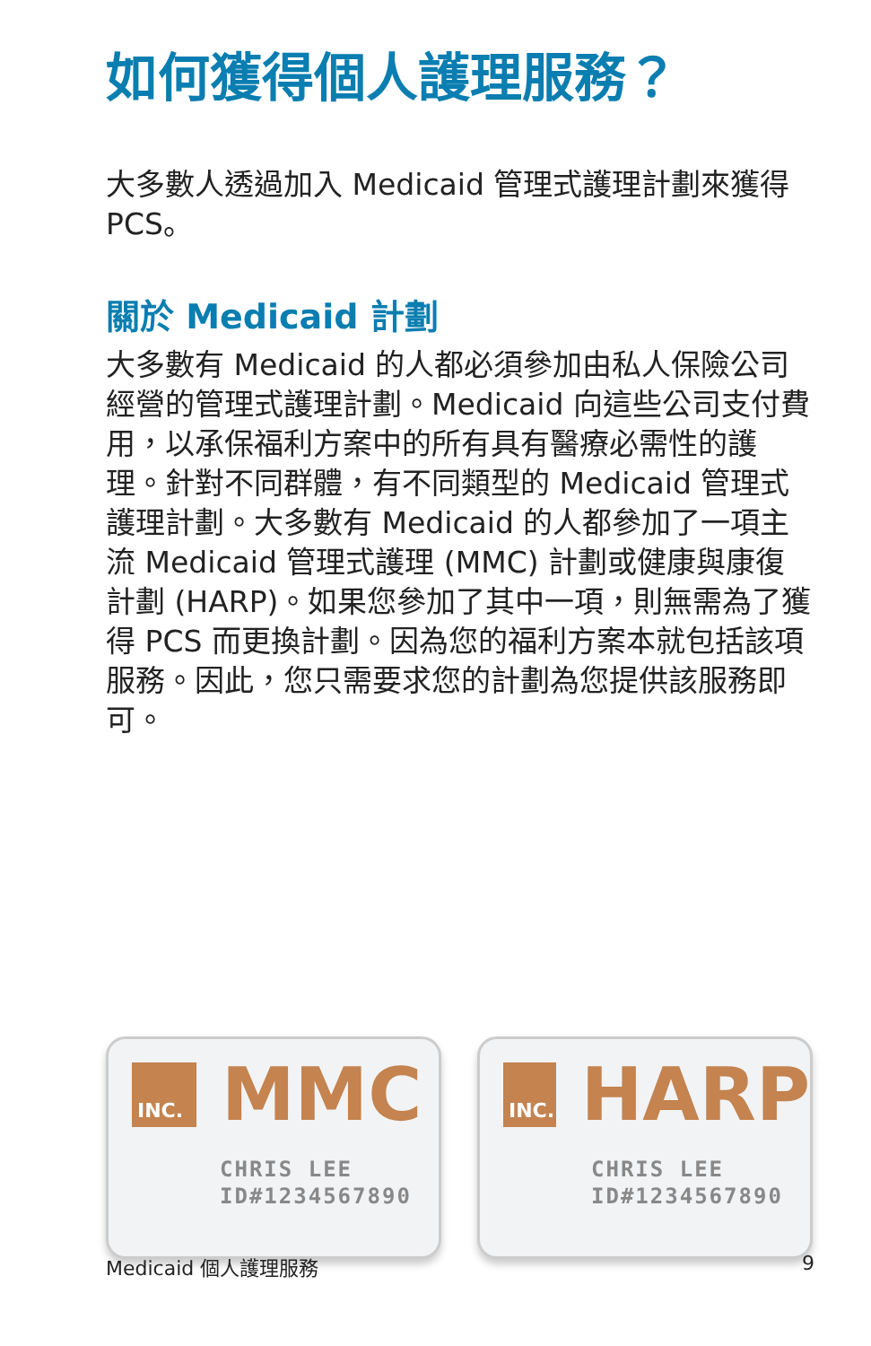如何獲得個人護理服務？
大多數人透過加入 Medicaid 管理式護理計劃來獲得 PCS。
關於 Medicaid 計劃
大多數有 Medicaid 的人都必須參加由私人保險公司經營的管理式護理計劃。Medicaid 向這些公司支付費用，以承保福利方案中的所有具有醫療必需性的護理。針對不同群體，有不同類型的 Medicaid 管理式護理計劃。大多數有 Medicaid 的人都參加了一項主流 Medicaid 管理式護理 (MMC) 計劃或健康與康復計劃 (HARP)。如果您參加了其中一項，則無需為了獲得 PCS 而更換計劃。因為您的福利方案本就包括該項服務。因此，您只需要求您的計劃為您提供該服務即可。
INC.
MMC
CHRIS LEE
ID#1234567890
INC.
HARP
CHRIS LEE
ID#1234567890
Medicaid 個人護理服務 9